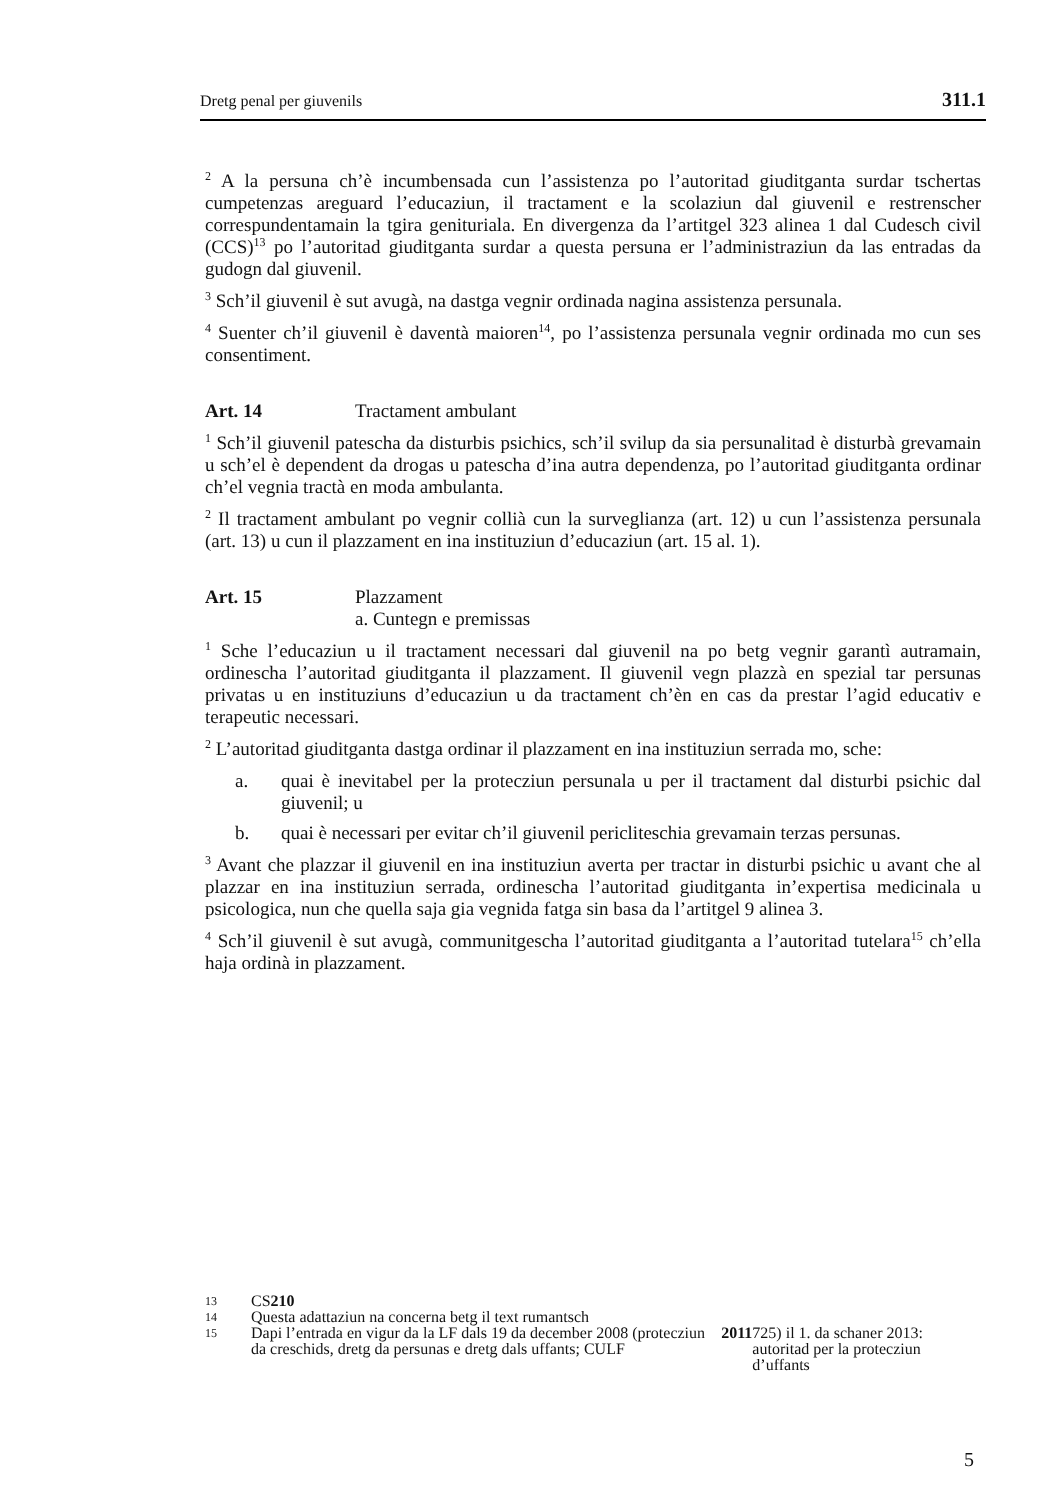Dretg penal per giuvenils 311.1
<sup>2</sup> A la persuna ch’è incumbensada cun l’assistenza po l’autoritad giuditganta surdar tschertas cumpetenzas areguard l’educaziun, il tractament e la scolaziun dal giuvenil e restrenscher correspundentamain la tgira genituriala. En divergenza da l’artitgel 323 alinea 1 dal Cudesch civil (CCS)<sup>13</sup> po l’autoritad giuditganta surdar a questa persuna er l’administraziun da las entradas da gudogn dal giuvenil.
<sup>3</sup> Sch’il giuvenil è sut avugà, na dastga vegnir ordinada nagina assistenza persunala.
<sup>4</sup> Suenter ch’il giuvenil è daventà maioren<sup>14</sup>, po l’assistenza persunala vegnir ordinada mo cun ses consentiment.
Art. 14 Tractament ambulant
<sup>1</sup> Sch’il giuvenil patescha da disturbis psichics, sch’il svilup da sia persunalitad è disturbà grevamain u sch’el è dependent da drogas u patescha d’ina autra dependenza, po l’autoritad giuditganta ordinar ch’el vegnia tractà en moda ambulanta.
<sup>2</sup> Il tractament ambulant po vegnir collià cun la surveglianza (art. 12) u cun l’assistenza persunala (art. 13) u cun il plazzament en ina instituziun d’educaziun (art. 15 al. 1).
Art. 15 Plazzament
a. Cuntegn e premissas
<sup>1</sup> Sche l’educaziun u il tractament necessari dal giuvenil na po betg vegnir garantì autramain, ordinescha l’autoritad giuditganta il plazzament. Il giuvenil vegn plazzà en spezial tar persunas privatas u en instituziuns d’educaziun u da tractament ch’èn en cas da prestar l’agid educativ e terapeutic necessari.
<sup>2</sup> L’autoritad giuditganta dastga ordinar il plazzament en ina instituziun serrada mo, sche:
a. quai è inevitabel per la protecziun persunala u per il tractament dal disturbi psichic dal giuvenil; u
b. quai è necessari per evitar ch’il giuvenil pericliteschia grevamain terzas persunas.
<sup>3</sup> Avant che plazzar il giuvenil en ina instituziun averta per tractar in disturbi psichic u avant che al plazzar en ina instituziun serrada, ordinescha l’autoritad giuditganta in’expertisa medicinala u psicologica, nun che quella saja gia vegnida fatga sin basa da l’artitgel 9 alinea 3.
<sup>4</sup> Sch’il giuvenil è sut avugà, communitgescha l’autoritad giuditganta a l’autoritad tutelara<sup>15</sup> ch’ella haja ordinà in plazzament.
13 CS 210
14 Questa adattaziun na concerna betg il text rumantsch
15
Dapi l’entrada en vigur da la LF dals 19 da december 2008 (protecziun da creschids, dretg da persunas e dretg dals uffants; CULF 2011 725) il 1. da schaner 2013: autoritad per la protecziun d’uffants
5